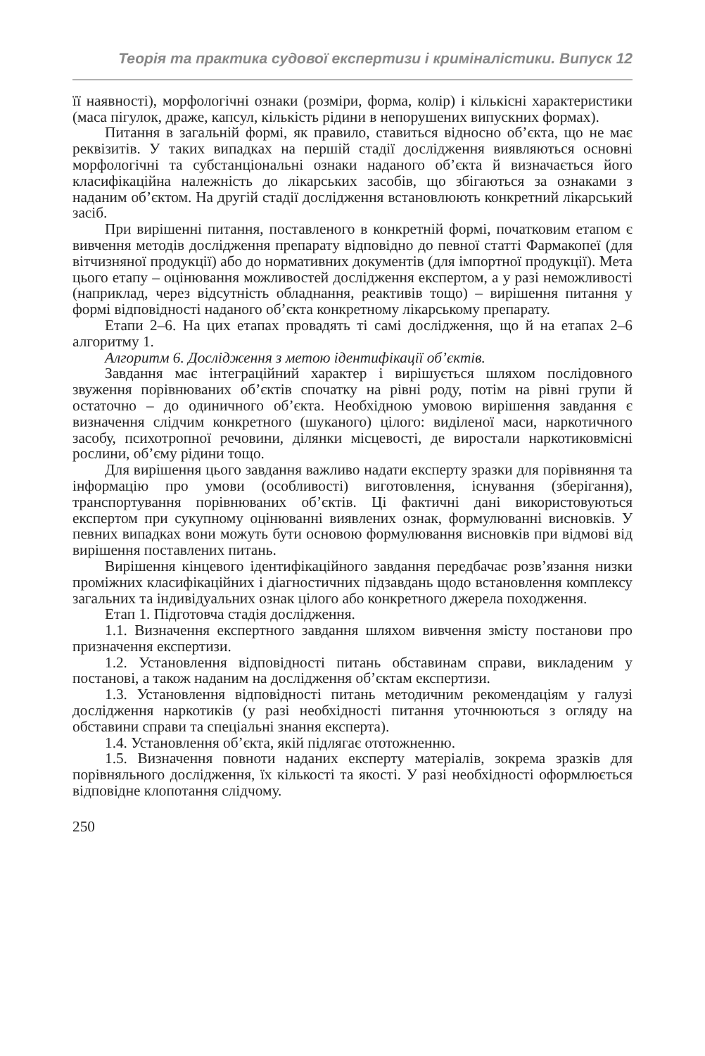Теорія та практика судової експертизи і криміналістики. Випуск 12
її наявності), морфологічні ознаки (розміри, форма, колір) і кількісні характеристики (маса пігулок, драже, капсул, кількість рідини в непорушених випускних формах).
Питання в загальній формі, як правило, ставиться відносно об’єкта, що не має реквізитів. У таких випадках на першій стадії дослідження виявляються основні морфологічні та субстанціональні ознаки наданого об’єкта й визначається його класифікаційна належність до лікарських засобів, що збігаються за ознаками з наданим об’єктом. На другій стадії дослідження встановлюють конкретний лікарський засіб.
При вирішенні питання, поставленого в конкретній формі, початковим етапом є вивчення методів дослідження препарату відповідно до певної статті Фармакопеї (для вітчизняної продукції) або до нормативних документів (для імпортної продукції). Мета цього етапу – оцінювання можливостей дослідження експертом, а у разі неможливості (наприклад, через відсутність обладнання, реактивів тощо) – вирішення питання у формі відповідності наданого об’єкта конкретному лікарському препарату.
Етапи 2–6. На цих етапах провадять ті самі дослідження, що й на етапах 2–6 алгоритму 1.
Алгоритм 6. Дослідження з метою ідентифікації об’єктів.
Завдання має інтеграційний характер і вирішується шляхом послідовного звуження порівнюваних об’єктів спочатку на рівні роду, потім на рівні групи й остаточно – до одиничного об’єкта. Необхідною умовою вирішення завдання є визначення слідчим конкретного (шуканого) цілого: виділеної маси, наркотичного засобу, психотропної речовини, ділянки місцевості, де виростали наркотиковмісні рослини, об’єму рідини тощо.
Для вирішення цього завдання важливо надати експерту зразки для порівняння та інформацію про умови (особливості) виготовлення, існування (зберігання), транспортування порівнюваних об’єктів. Ці фактичні дані використовуються експертом при сукупному оцінюванні виявлених ознак, формулюванні висновків. У певних випадках вони можуть бути основою формулювання висновків при відмові від вирішення поставлених питань.
Вирішення кінцевого ідентифікаційного завдання передбачає розв’язання низки проміжних класифікаційних і діагностичних підзавдань щодо встановлення комплексу загальних та індивідуальних ознак цілого або конкретного джерела походження.
Етап 1. Підготовча стадія дослідження.
1.1. Визначення експертного завдання шляхом вивчення змісту постанови про призначення експертизи.
1.2. Установлення відповідності питань обставинам справи, викладеним у постанові, а також наданим на дослідження об’єктам експертизи.
1.3. Установлення відповідності питань методичним рекомендаціям у галузі дослідження наркотиків (у разі необхідності питання уточнюються з огляду на обставини справи та спеціальні знання експерта).
1.4. Установлення об’єкта, якій підлягає ототожненню.
1.5. Визначення повноти наданих експерту матеріалів, зокрема зразків для порівняльного дослідження, їх кількості та якості. У разі необхідності оформлюється відповідне клопотання слідчому.
250